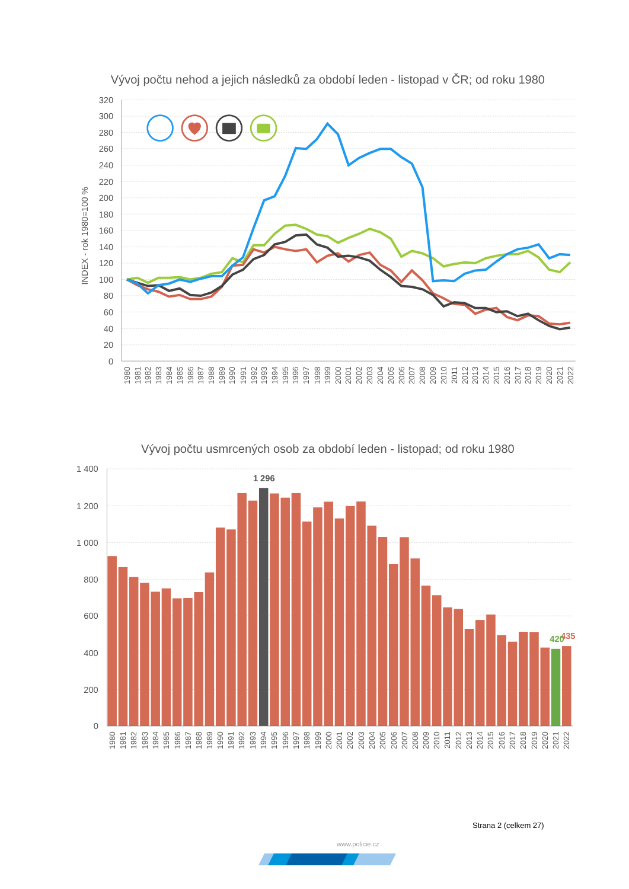Vývoj počtu nehod a jejich následků za období leden - listopad v ČR; od roku 1980
320
300
280
260
240
220
200
180
160
140
120
100
80
60
40
20
0
INDEX - rok 1980=100 %
1980
1981
1982
1983
1984
1985
1986
1987
1988
1989
1990
1991
1992
1993
1994
1995
1996
1997
1998
1999
2000
2001
2002
2003
2004
2005
2006
2007
2008
2009
2010
2011
2012
2013
2014
2015
2016
2017
2018
2019
2020
2021
2022
Vývoj počtu usmrcených osob za období leden - listopad; od roku 1980
1 400
1 200
1 000
800
600
400
200
0
1 296
420
435
1980
1981
1982
1983
1984
1985
1986
1987
1988
1989
1990
1991
1992
1993
1994
1995
1996
1997
1998
1999
2000
2001
2002
2003
2004
2005
2006
2007
2008
2009
2010
2011
2012
2013
2014
2015
2016
2017
2018
2019
2020
2021
2022
Strana 2 (celkem 27)
www.policie.cz